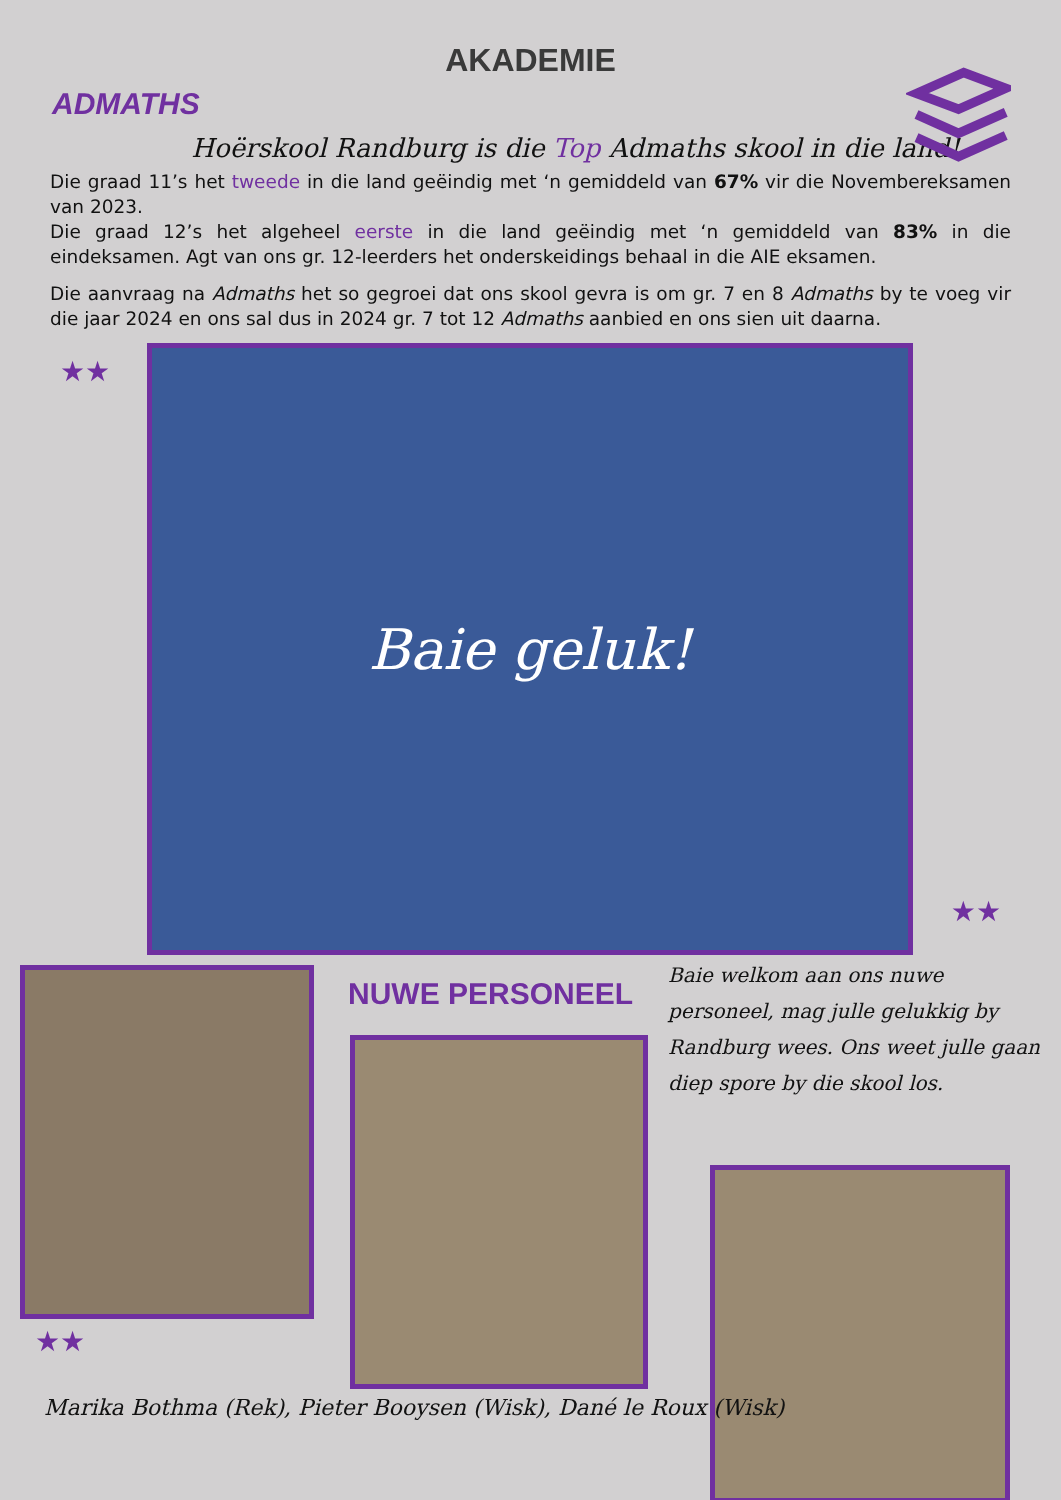AKADEMIE
ADMATHS
Hoërskool Randburg is die Top Admaths skool in die land!
Die graad 11’s het tweede in die land geëindig met ‘n gemiddeld van 67% vir die Novembereksamen van 2023.
Die graad 12’s het algeheel eerste in die land geëindig met ‘n gemiddeld van 83% in die eindeksamen. Agt van ons gr. 12-leerders het onderskeidings behaal in die AIE eksamen.
Die aanvraag na Admaths het so gegroei dat ons skool gevra is om gr. 7 en 8 Admaths by te voeg vir die jaar 2024 en ons sal dus in 2024 gr. 7 tot 12 Admaths aanbied en ons sien uit daarna.
★★
Baie geluk!
★★
NUWE PERSONEEL
Baie welkom aan ons nuwe personeel, mag julle gelukkig by Randburg wees. Ons weet julle gaan diep spore by die skool los.
★★
Marika Bothma (Rek), Pieter Booysen (Wisk), Dané le Roux (Wisk)